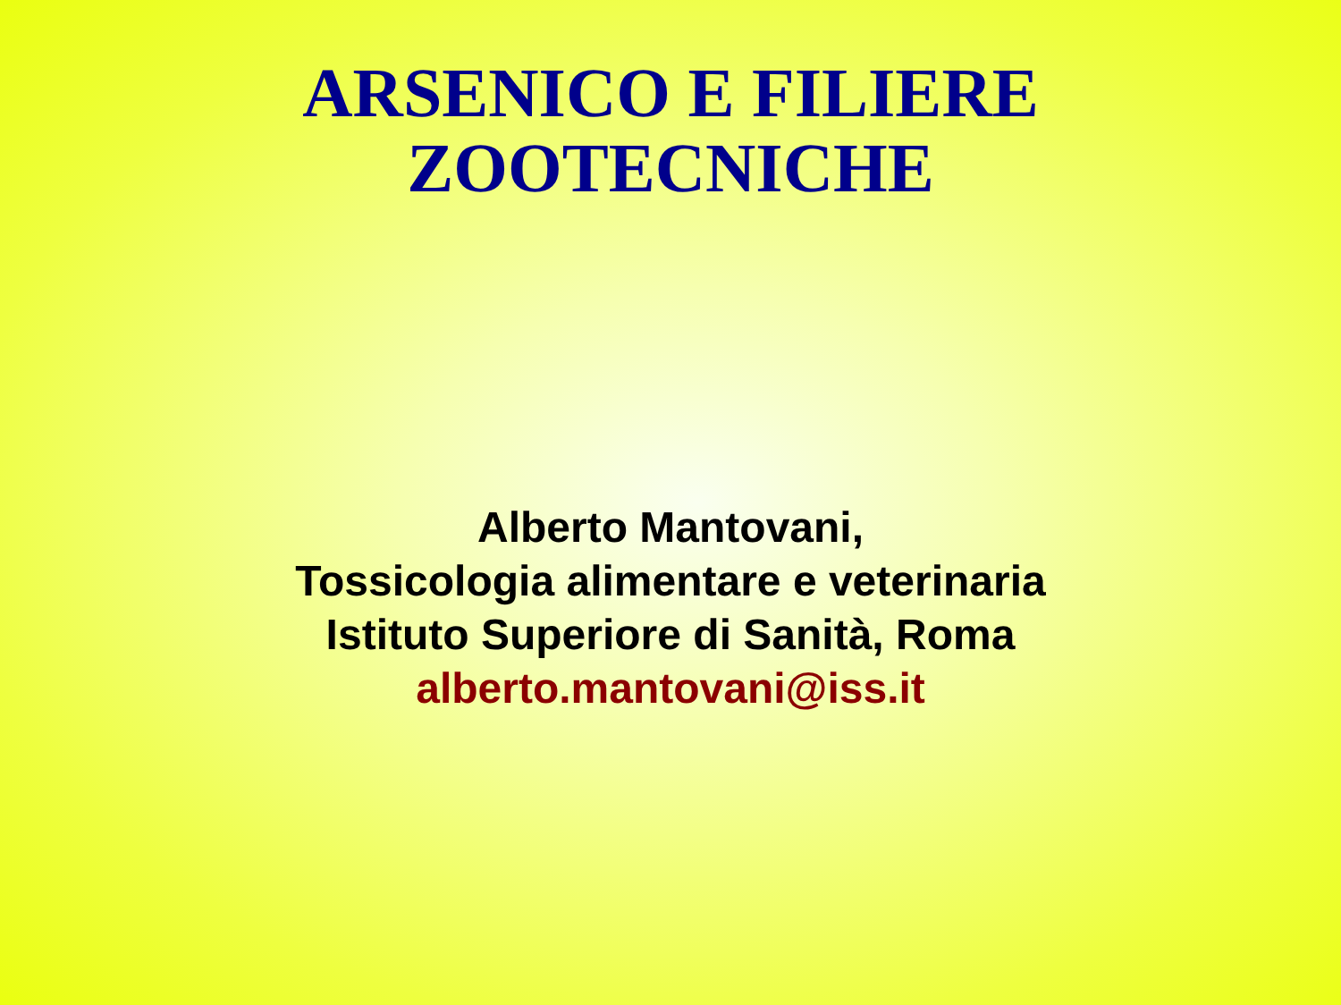ARSENICO E FILIERE
ZOOTECNICHE
Alberto Mantovani,
Tossicologia alimentare e veterinaria
Istituto Superiore di Sanità, Roma
alberto.mantovani@iss.it